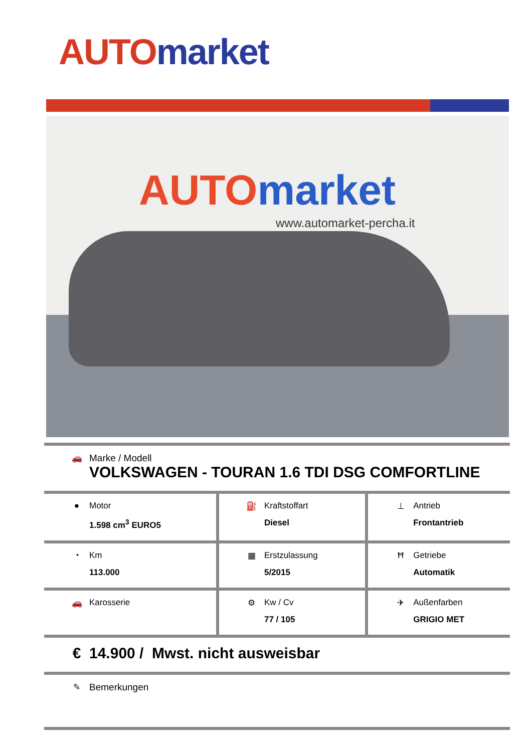AUTO market
AUTO market
www.automarket-percha.it
| 🚗 Marke / Modell VOLKSWAGEN - TOURAN 1.6 TDI DSG COMFORTLINE | | |
| ● Motor 1.598 cm<sup>3</sup> EURO5 | ⛽ Kraftstoffart Diesel | ⊥ Antrieb Frontantrieb |
| ◔ Km 113.000 | ▦ Erstzulassung 5/2015 | Ħ Getriebe Automatik |
| 🚗 Karosserie | ⚙ Kw / Cv 77 / 105 | ✈ Außenfarben GRIGIO MET |
| € 14.900 / Mwst. nicht ausweisbar | | |
| ✎ Bemerkungen | | |